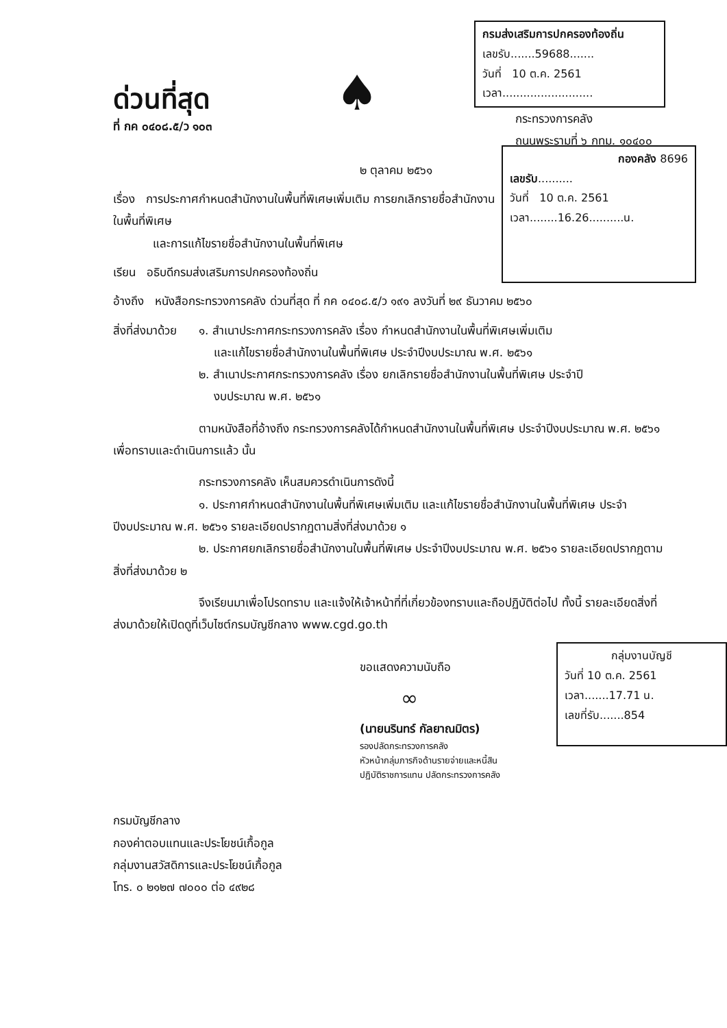ด่วนที่สุด
ที่ กค ๐๔๐๘.๕/ว ๑๐๓
♠
กรมส่งเสริมการปกครองท้องถิ่น
เลขรับ.......59688.......
วันที่ 10 ต.ค. 2561
เวลา..........................
กระทรวงการคลัง
ถนนพระรามที่ ๖ กทม. ๑๐๔๐๐
๒ ตุลาคม ๒๕๖๑
เรื่อง การประกาศกำหนดสำนักงานในพื้นที่พิเศษเพิ่มเติม การยกเลิกรายชื่อสำนักงานในพื้นที่พิเศษ
และการแก้ไขรายชื่อสำนักงานในพื้นที่พิเศษ
เรียน อธิบดีกรมส่งเสริมการปกครองท้องถิ่น
กองคลัง 8696
เลขรับ..........
วันที่ 10 ต.ค. 2561
เวลา........16.26..........น.
อ้างถึง หนังสือกระทรวงการคลัง ด่วนที่สุด ที่ กค ๐๔๐๘.๕/ว ๑๙๑ ลงวันที่ ๒๙ ธันวาคม ๒๕๖๐
สิ่งที่ส่งมาด้วย
๑. สำเนาประกาศกระทรวงการคลัง เรื่อง กำหนดสำนักงานในพื้นที่พิเศษเพิ่มเติม
และแก้ไขรายชื่อสำนักงานในพื้นที่พิเศษ ประจำปีงบประมาณ พ.ศ. ๒๕๖๑
๒. สำเนาประกาศกระทรวงการคลัง เรื่อง ยกเลิกรายชื่อสำนักงานในพื้นที่พิเศษ ประจำปี
งบประมาณ พ.ศ. ๒๕๖๑
ตามหนังสือที่อ้างถึง กระทรวงการคลังได้กำหนดสำนักงานในพื้นที่พิเศษ ประจำปีงบประมาณ พ.ศ. ๒๕๖๑ เพื่อทราบและดำเนินการแล้ว นั้น
กระทรวงการคลัง เห็นสมควรดำเนินการดังนี้
๑. ประกาศกำหนดสำนักงานในพื้นที่พิเศษเพิ่มเติม และแก้ไขรายชื่อสำนักงานในพื้นที่พิเศษ ประจำปีงบประมาณ พ.ศ. ๒๕๖๑ รายละเอียดปรากฏตามสิ่งที่ส่งมาด้วย ๑
๒. ประกาศยกเลิกรายชื่อสำนักงานในพื้นที่พิเศษ ประจำปีงบประมาณ พ.ศ. ๒๕๖๑ รายละเอียดปรากฏตามสิ่งที่ส่งมาด้วย ๒
จึงเรียนมาเพื่อโปรดทราบ และแจ้งให้เจ้าหน้าที่ที่เกี่ยวข้องทราบและถือปฏิบัติต่อไป ทั้งนี้ รายละเอียดสิ่งที่ส่งมาด้วยให้เปิดดูที่เว็บไซต์กรมบัญชีกลาง www.cgd.go.th
ขอแสดงความนับถือ
∞
(นายนรินทร์ กัลยาณมิตร)
รองปลัดกระทรวงการคลัง
หัวหน้ากลุ่มภารกิจด้านรายจ่ายและหนี้สิน
ปฏิบัติราชการแทน ปลัดกระทรวงการคลัง
กลุ่มงานบัญชี
วันที่ 10 ต.ค. 2561
เวลา.......17.71 น.
เลขที่รับ.......854
กรมบัญชีกลาง
กองค่าตอบแทนและประโยชน์เกื้อกูล
กลุ่มงานสวัสดิการและประโยชน์เกื้อกูล
โทร. ๐ ๒๑๒๗ ๗๐๐๐ ต่อ ๔๙๒๘